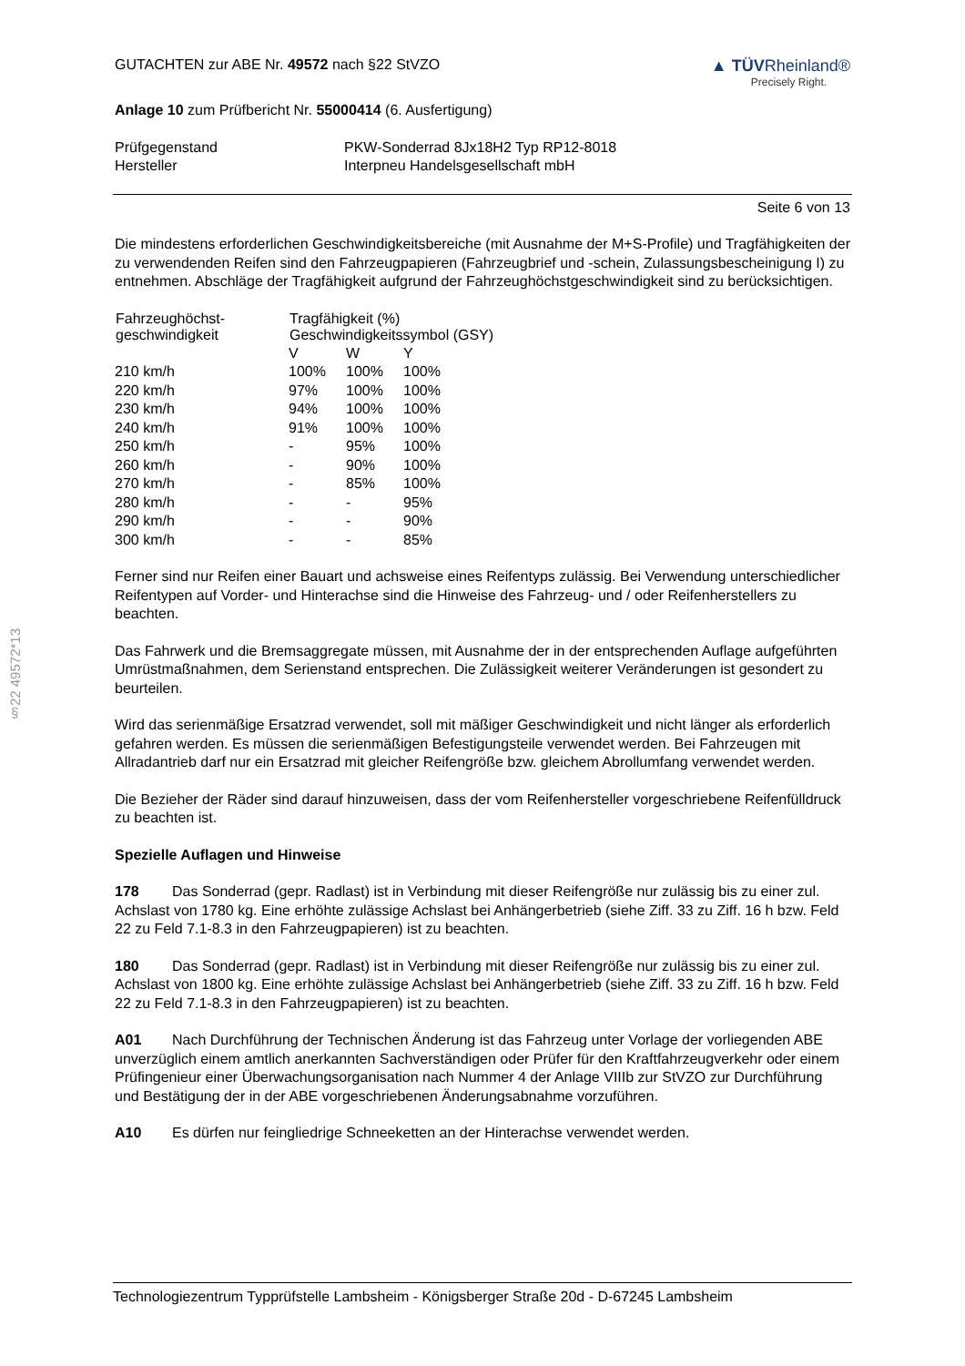GUTACHTEN zur ABE Nr. 49572 nach §22 StVZO
▲ TÜVRheinland®
Precisely Right.
Anlage 10 zum Prüfbericht Nr. 55000414 (6. Ausfertigung)
| Prüfgegenstand | PKW-Sonderrad 8Jx18H2 Typ RP12-8018 |
| Hersteller | Interpneu Handelsgesellschaft mbH |
Seite 6 von 13
Die mindestens erforderlichen Geschwindigkeitsbereiche (mit Ausnahme der M+S-Profile) und Tragfähigkeiten der zu verwendenden Reifen sind den Fahrzeugpapieren (Fahrzeugbrief und -schein, Zulassungsbescheinigung I) zu entnehmen. Abschläge der Tragfähigkeit aufgrund der Fahrzeughöchstgeschwindigkeit sind zu berücksichtigen.
| Fahrzeughöchst- geschwindigkeit | Tragfähigkeit (%) Geschwindigkeitssymbol (GSY) | | |
| --- | --- | --- | --- |
| | V | W | Y |
| 210 km/h | 100% | 100% | 100% |
| 220 km/h | 97% | 100% | 100% |
| 230 km/h | 94% | 100% | 100% |
| 240 km/h | 91% | 100% | 100% |
| 250 km/h | - | 95% | 100% |
| 260 km/h | - | 90% | 100% |
| 270 km/h | - | 85% | 100% |
| 280 km/h | - | - | 95% |
| 290 km/h | - | - | 90% |
| 300 km/h | - | - | 85% |
Ferner sind nur Reifen einer Bauart und achsweise eines Reifentyps zulässig. Bei Verwendung unterschiedlicher Reifentypen auf Vorder- und Hinterachse sind die Hinweise des Fahrzeug- und / oder Reifenherstellers zu beachten.
Das Fahrwerk und die Bremsaggregate müssen, mit Ausnahme der in der entsprechenden Auflage aufgeführten Umrüstmaßnahmen, dem Serienstand entsprechen. Die Zulässigkeit weiterer Veränderungen ist gesondert zu beurteilen.
Wird das serienmäßige Ersatzrad verwendet, soll mit mäßiger Geschwindigkeit und nicht länger als erforderlich gefahren werden. Es müssen die serienmäßigen Befestigungsteile verwendet werden. Bei Fahrzeugen mit Allradantrieb darf nur ein Ersatzrad mit gleicher Reifengröße bzw. gleichem Abrollumfang verwendet werden.
Die Bezieher der Räder sind darauf hinzuweisen, dass der vom Reifenhersteller vorgeschriebene Reifenfülldruck zu beachten ist.
Spezielle Auflagen und Hinweise
178 Das Sonderrad (gepr. Radlast) ist in Verbindung mit dieser Reifengröße nur zulässig bis zu einer zul. Achslast von 1780 kg. Eine erhöhte zulässige Achslast bei Anhängerbetrieb (siehe Ziff. 33 zu Ziff. 16 h bzw. Feld 22 zu Feld 7.1-8.3 in den Fahrzeugpapieren) ist zu beachten.
180 Das Sonderrad (gepr. Radlast) ist in Verbindung mit dieser Reifengröße nur zulässig bis zu einer zul. Achslast von 1800 kg. Eine erhöhte zulässige Achslast bei Anhängerbetrieb (siehe Ziff. 33 zu Ziff. 16 h bzw. Feld 22 zu Feld 7.1-8.3 in den Fahrzeugpapieren) ist zu beachten.
A01 Nach Durchführung der Technischen Änderung ist das Fahrzeug unter Vorlage der vorliegenden ABE unverzüglich einem amtlich anerkannten Sachverständigen oder Prüfer für den Kraftfahrzeugverkehr oder einem Prüfingenieur einer Überwachungsorganisation nach Nummer 4 der Anlage VIIIb zur StVZO zur Durchführung und Bestätigung der in der ABE vorgeschriebenen Änderungsabnahme vorzuführen.
A10 Es dürfen nur feingliedrige Schneeketten an der Hinterachse verwendet werden.
§22 49572*13
Technologiezentrum Typprüfstelle Lambsheim - Königsberger Straße 20d - D-67245 Lambsheim